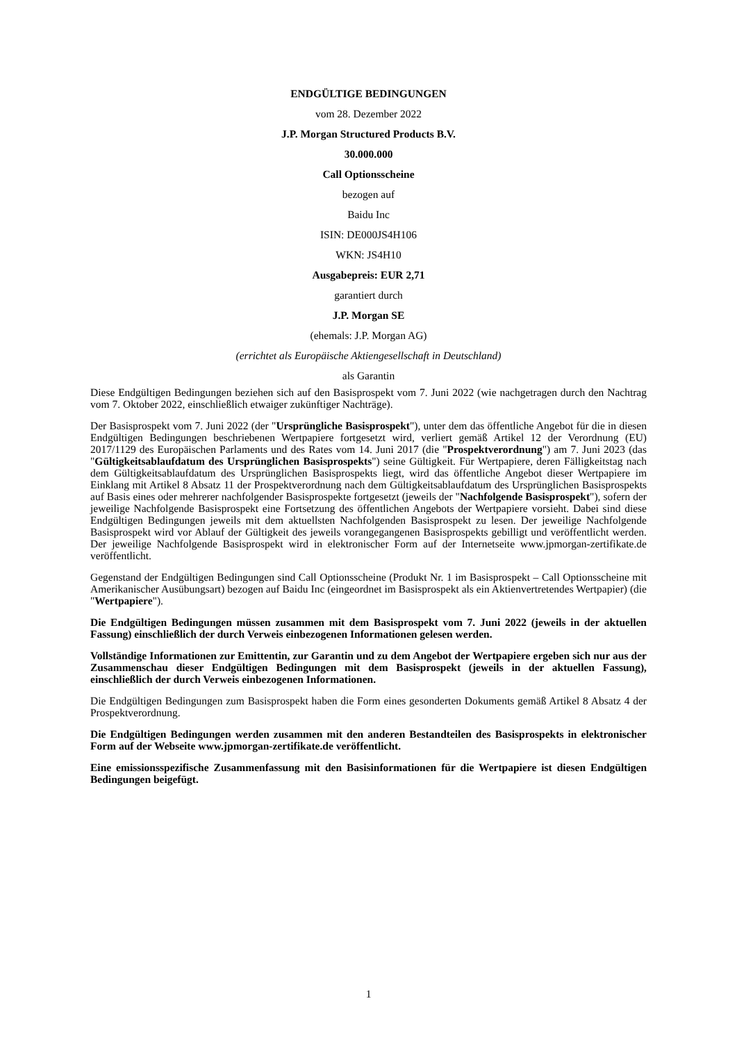ENDGÜLTIGE BEDINGUNGEN
vom 28. Dezember 2022
J.P. Morgan Structured Products B.V.
30.000.000
Call Optionsscheine
bezogen auf
Baidu Inc
ISIN: DE000JS4H106
WKN: JS4H10
Ausgabepreis: EUR 2,71
garantiert durch
J.P. Morgan SE
(ehemals: J.P. Morgan AG)
(errichtet als Europäische Aktiengesellschaft in Deutschland)
als Garantin
Diese Endgültigen Bedingungen beziehen sich auf den Basisprospekt vom 7. Juni 2022 (wie nachgetragen durch den Nachtrag vom 7. Oktober 2022, einschließlich etwaiger zukünftiger Nachträge).
Der Basisprospekt vom 7. Juni 2022 (der "Ursprüngliche Basisprospekt"), unter dem das öffentliche Angebot für die in diesen Endgültigen Bedingungen beschriebenen Wertpapiere fortgesetzt wird, verliert gemäß Artikel 12 der Verordnung (EU) 2017/1129 des Europäischen Parlaments und des Rates vom 14. Juni 2017 (die "Prospektverordnung") am 7. Juni 2023 (das "Gültigkeitsablaufdatum des Ursprünglichen Basisprospekts") seine Gültigkeit. Für Wertpapiere, deren Fälligkeitstag nach dem Gültigkeitsablaufdatum des Ursprünglichen Basisprospekts liegt, wird das öffentliche Angebot dieser Wertpapiere im Einklang mit Artikel 8 Absatz 11 der Prospektverordnung nach dem Gültigkeitsablaufdatum des Ursprünglichen Basisprospekts auf Basis eines oder mehrerer nachfolgender Basisprospekte fortgesetzt (jeweils der "Nachfolgende Basisprospekt"), sofern der jeweilige Nachfolgende Basisprospekt eine Fortsetzung des öffentlichen Angebots der Wertpapiere vorsieht. Dabei sind diese Endgültigen Bedingungen jeweils mit dem aktuellsten Nachfolgenden Basisprospekt zu lesen. Der jeweilige Nachfolgende Basisprospekt wird vor Ablauf der Gültigkeit des jeweils vorangegangenen Basisprospekts gebilligt und veröffentlicht werden. Der jeweilige Nachfolgende Basisprospekt wird in elektronischer Form auf der Internetseite www.jpmorgan-zertifikate.de veröffentlicht.
Gegenstand der Endgültigen Bedingungen sind Call Optionsscheine (Produkt Nr. 1 im Basisprospekt – Call Optionsscheine mit Amerikanischer Ausübungsart) bezogen auf Baidu Inc (eingeordnet im Basisprospekt als ein Aktienvertretendes Wertpapier) (die "Wertpapiere").
Die Endgültigen Bedingungen müssen zusammen mit dem Basisprospekt vom 7. Juni 2022 (jeweils in der aktuellen Fassung) einschließlich der durch Verweis einbezogenen Informationen gelesen werden.
Vollständige Informationen zur Emittentin, zur Garantin und zu dem Angebot der Wertpapiere ergeben sich nur aus der Zusammenschau dieser Endgültigen Bedingungen mit dem Basisprospekt (jeweils in der aktuellen Fassung), einschließlich der durch Verweis einbezogenen Informationen.
Die Endgültigen Bedingungen zum Basisprospekt haben die Form eines gesonderten Dokuments gemäß Artikel 8 Absatz 4 der Prospektverordnung.
Die Endgültigen Bedingungen werden zusammen mit den anderen Bestandteilen des Basisprospekts in elektronischer Form auf der Webseite www.jpmorgan-zertifikate.de veröffentlicht.
Eine emissionsspezifische Zusammenfassung mit den Basisinformationen für die Wertpapiere ist diesen Endgültigen Bedingungen beigefügt.
1